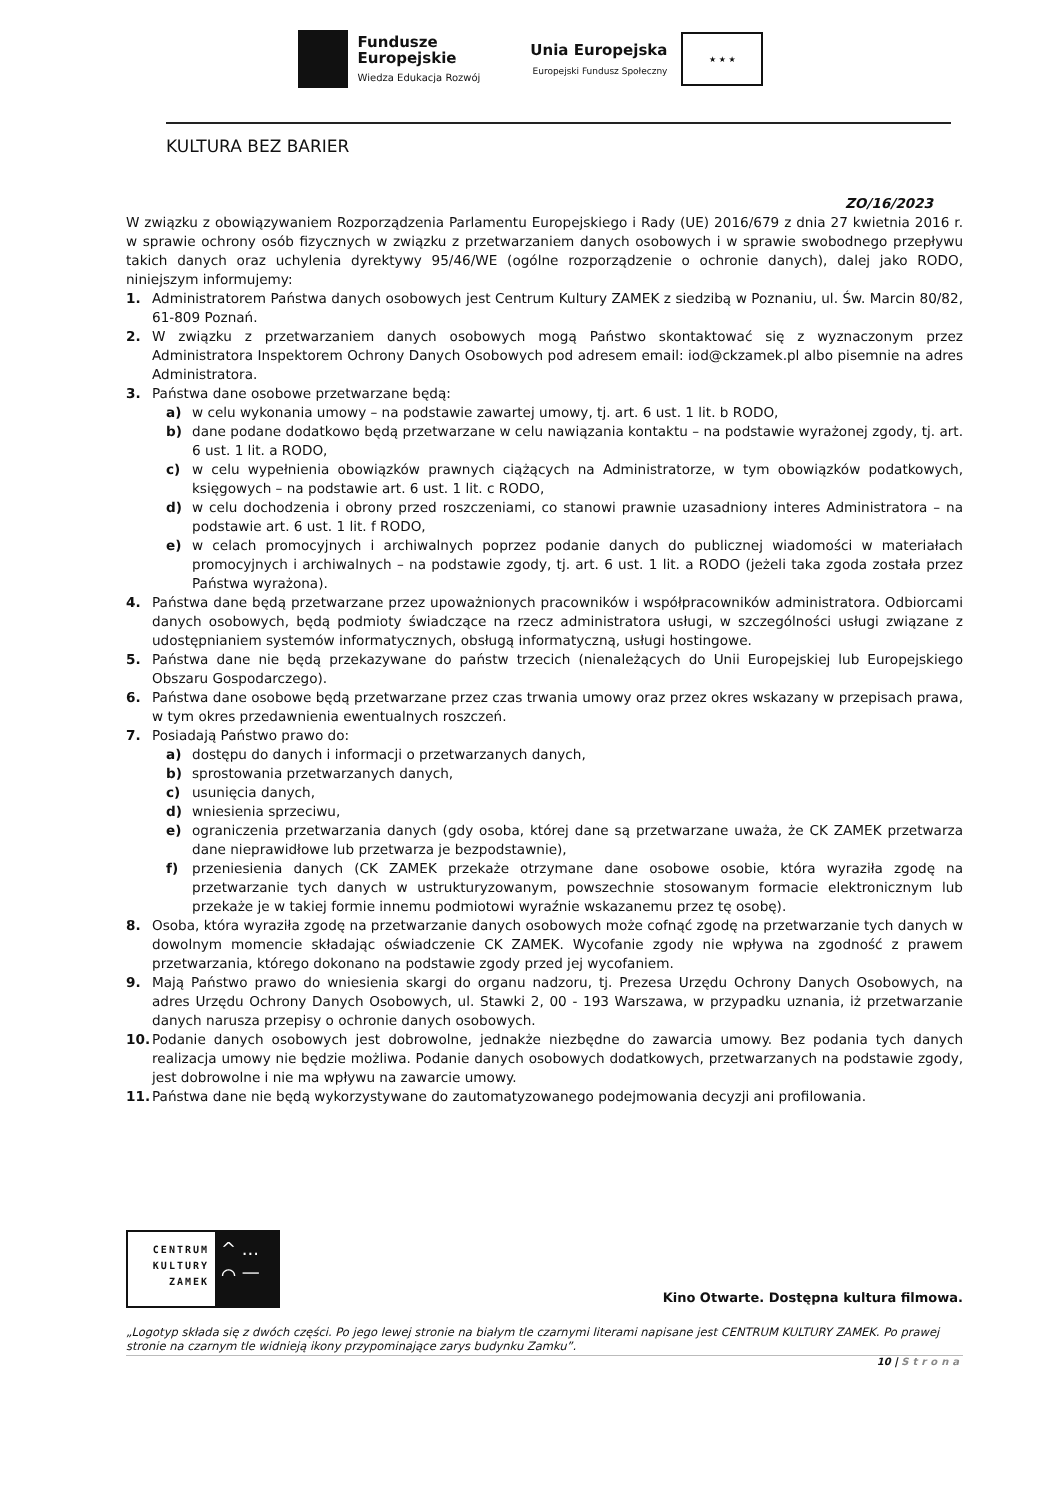Fundusze
Europejskie
Wiedza Edukacja Rozwój
Unia Europejska
Europejski Fundusz Społeczny
★ ★ ★
KULTURA BEZ BARIER
ZO/16/2023
W związku z obowiązywaniem Rozporządzenia Parlamentu Europejskiego i Rady (UE) 2016/679 z dnia 27 kwietnia 2016 r. w sprawie ochrony osób fizycznych w związku z przetwarzaniem danych osobowych i w sprawie swobodnego przepływu takich danych oraz uchylenia dyrektywy 95/46/WE (ogólne rozporządzenie o ochronie danych), dalej jako RODO, niniejszym informujemy:
1. Administratorem Państwa danych osobowych jest Centrum Kultury ZAMEK z siedzibą w Poznaniu, ul. Św. Marcin 80/82, 61-809 Poznań.
2. W związku z przetwarzaniem danych osobowych mogą Państwo skontaktować się z wyznaczonym przez Administratora Inspektorem Ochrony Danych Osobowych pod adresem email: iod@ckzamek.pl albo pisemnie na adres Administratora.
3. Państwa dane osobowe przetwarzane będą:
a) w celu wykonania umowy – na podstawie zawartej umowy, tj. art. 6 ust. 1 lit. b RODO,
b) dane podane dodatkowo będą przetwarzane w celu nawiązania kontaktu – na podstawie wyrażonej zgody, tj. art. 6 ust. 1 lit. a RODO,
c) w celu wypełnienia obowiązków prawnych ciążących na Administratorze, w tym obowiązków podatkowych, księgowych – na podstawie art. 6 ust. 1 lit. c RODO,
d) w celu dochodzenia i obrony przed roszczeniami, co stanowi prawnie uzasadniony interes Administratora – na podstawie art. 6 ust. 1 lit. f RODO,
e) w celach promocyjnych i archiwalnych poprzez podanie danych do publicznej wiadomości w materiałach promocyjnych i archiwalnych – na podstawie zgody, tj. art. 6 ust. 1 lit. a RODO (jeżeli taka zgoda została przez Państwa wyrażona).
4. Państwa dane będą przetwarzane przez upoważnionych pracowników i współpracowników administratora. Odbiorcami danych osobowych, będą podmioty świadczące na rzecz administratora usługi, w szczególności usługi związane z udostępnianiem systemów informatycznych, obsługą informatyczną, usługi hostingowe.
5. Państwa dane nie będą przekazywane do państw trzecich (nienależących do Unii Europejskiej lub Europejskiego Obszaru Gospodarczego).
6. Państwa dane osobowe będą przetwarzane przez czas trwania umowy oraz przez okres wskazany w przepisach prawa, w tym okres przedawnienia ewentualnych roszczeń.
7. Posiadają Państwo prawo do:
a) dostępu do danych i informacji o przetwarzanych danych,
b) sprostowania przetwarzanych danych,
c) usunięcia danych,
d) wniesienia sprzeciwu,
e) ograniczenia przetwarzania danych (gdy osoba, której dane są przetwarzane uważa, że CK ZAMEK przetwarza dane nieprawidłowe lub przetwarza je bezpodstawnie),
f) przeniesienia danych (CK ZAMEK przekaże otrzymane dane osobowe osobie, która wyraziła zgodę na przetwarzanie tych danych w ustrukturyzowanym, powszechnie stosowanym formacie elektronicznym lub przekaże je w takiej formie innemu podmiotowi wyraźnie wskazanemu przez tę osobę).
8. Osoba, która wyraziła zgodę na przetwarzanie danych osobowych może cofnąć zgodę na przetwarzanie tych danych w dowolnym momencie składając oświadczenie CK ZAMEK. Wycofanie zgody nie wpływa na zgodność z prawem przetwarzania, którego dokonano na podstawie zgody przed jej wycofaniem.
9. Mają Państwo prawo do wniesienia skargi do organu nadzoru, tj. Prezesa Urzędu Ochrony Danych Osobowych, na adres Urzędu Ochrony Danych Osobowych, ul. Stawki 2, 00 - 193 Warszawa, w przypadku uznania, iż przetwarzanie danych narusza przepisy o ochronie danych osobowych.
10. Podanie danych osobowych jest dobrowolne, jednakże niezbędne do zawarcia umowy. Bez podania tych danych realizacja umowy nie będzie możliwa. Podanie danych osobowych dodatkowych, przetwarzanych na podstawie zgody, jest dobrowolne i nie ma wpływu na zawarcie umowy.
11. Państwa dane nie będą wykorzystywane do zautomatyzowanego podejmowania decyzji ani profilowania.
CENTRUM KULTURY ZAMEK
^ ...
⌒ —
Kino Otwarte. Dostępna kultura filmowa.
„Logotyp składa się z dwóch części. Po jego lewej stronie na białym tle czarnymi literami napisane jest CENTRUM KULTURY ZAMEK. Po prawej stronie na czarnym tle widnieją ikony przypominające zarys budynku Zamku”.
10 | Strona